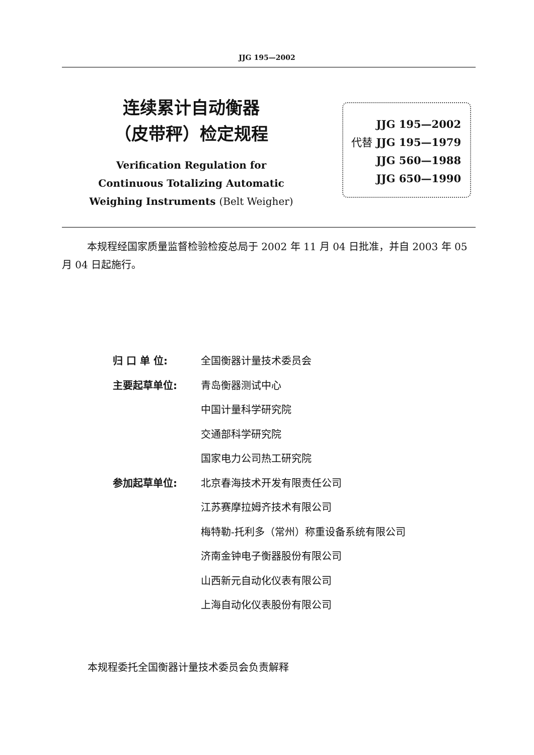JJG 195—2002
连续累计自动衡器
（皮带秤）检定规程
Verification Regulation for
Continuous Totalizing Automatic
Weighing Instruments (Belt Weigher)
JJG 195—2002
代替 JJG 195—1979
JJG 560—1988
JJG 650—1990
本规程经国家质量监督检验检疫总局于 2002 年 11 月 04 日批准，并自 2003 年 05 月 04 日起施行。
归 口 单 位: 全国衡器计量技术委员会
主要起草单位: 青岛衡器测试中心
中国计量科学研究院
交通部科学研究院
国家电力公司热工研究院
参加起草单位: 北京春海技术开发有限责任公司
江苏赛摩拉姆齐技术有限公司
梅特勒-托利多（常州）称重设备系统有限公司
济南金钟电子衡器股份有限公司
山西新元自动化仪表有限公司
上海自动化仪表股份有限公司
本规程委托全国衡器计量技术委员会负责解释